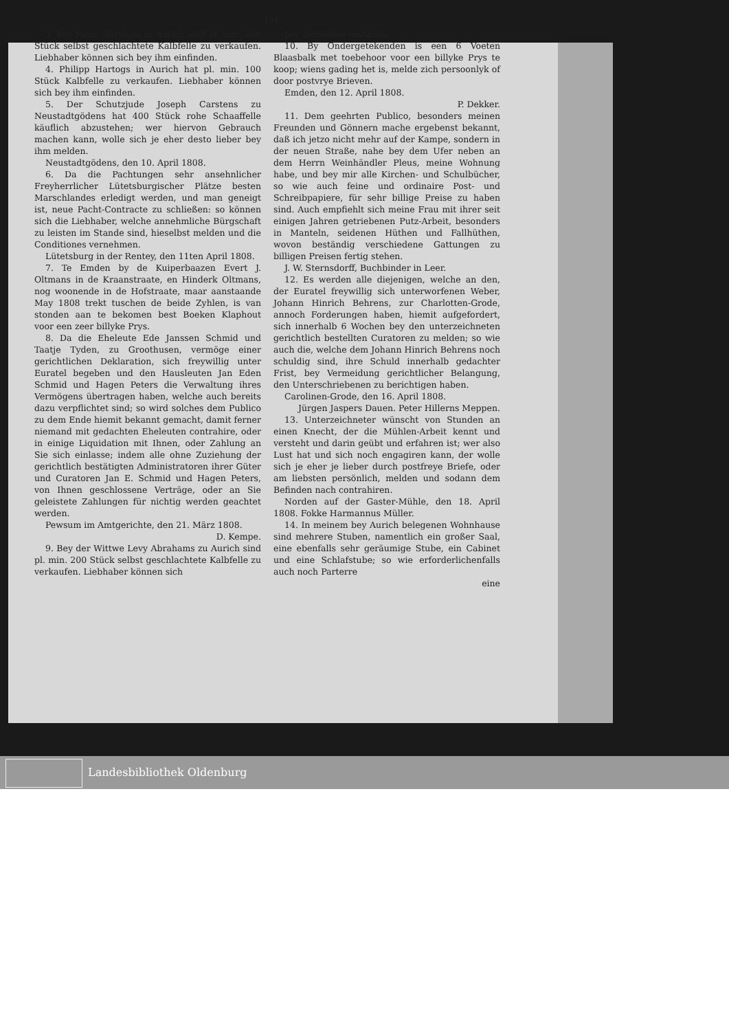491
3. Bey Jonas Abraham in Aurich sind pl. min. 200 Stück selbst geschlachtete Kalbfelle zu verkaufen. Liebhaber können sich bey ihm einfinden.
4. Philipp Hartogs in Aurich hat pl. min. 100 Stück Kalbfelle zu verkaufen. Liebhaber können sich bey ihm einfinden.
5. Der Schutzjude Joseph Carstens zu Neustadtgödens hat 400 Stück rohe Schaaffelle käuflich abzustehen; wer hiervon Gebrauch machen kann, wolle sich je eher desto lieber bey ihm melden.
Neustadtgödens, den 10. April 1808.
6. Da die Pachtungen sehr ansehnlicher Freyherrlicher Lütetsburgischer Plätze besten Marschlandes erledigt werden, und man geneigt ist, neue Pacht-Contracte zu schließen: so können sich die Liebhaber, welche annehmliche Bürgschaft zu leisten im Stande sind, hieselbst melden und die Conditiones vernehmen.
Lütetsburg in der Rentey, den 11ten April 1808.
7. Te Emden by de Kuiperbaazen Evert J. Oltmans in de Kraanstraate, en Hinderk Oltmans, nog woonende in de Hofstraate, maar aanstaande May 1808 trekt tuschen de beide Zyhlen, is van stonden aan te bekomen best Boeken Klaphout voor een zeer billyke Prys.
8. Da die Eheleute Ede Janssen Schmid und Taatje Tyden, zu Groothusen, vermöge einer gerichtlichen Deklaration, sich freywillig unter Euratel begeben und den Hausleuten Jan Eden Schmid und Hagen Peters die Verwaltung ihres Vermögens übertragen haben, welche auch bereits dazu verpflichtet sind; so wird solches dem Publico zu dem Ende hiemit bekannt gemacht, damit ferner niemand mit gedachten Eheleuten contrahire, oder in einige Liquidation mit Ihnen, oder Zahlung an Sie sich einlasse; indem alle ohne Zuziehung der gerichtlich bestätigten Administratoren ihrer Güter und Curatoren Jan E. Schmid und Hagen Peters, von Ihnen geschlossene Verträge, oder an Sie geleistete Zahlungen für nichtig werden geachtet werden.
Pewsum im Amtgerichte, den 21. März 1808.
D. Kempe.
9. Bey der Wittwe Levy Abrahams zu Aurich sind pl. min. 200 Stück selbst geschlachtete Kalbfelle zu verkaufen. Liebhaber können sich
bey derselben einfinden.
10. By Ondergetekenden is een 6 Voeten Blaasbalk met toebehoor voor een billyke Prys te koop; wiens gading het is, melde zich persoonlyk of door postvrye Brieven.
Emden, den 12. April 1808.
P. Dekker.
11. Dem geehrten Publico, besonders meinen Freunden und Gönnern mache ergebenst bekannt, daß ich jetzo nicht mehr auf der Kampe, sondern in der neuen Straße, nahe bey dem Ufer neben an dem Herrn Weinhändler Pleus, meine Wohnung habe, und bey mir alle Kirchen- und Schulbücher, so wie auch feine und ordinaire Post- und Schreibpapiere, für sehr billige Preise zu haben sind. Auch empfiehlt sich meine Frau mit ihrer seit einigen Jahren getriebenen Putz-Arbeit, besonders in Manteln, seidenen Hüthen und Fallhüthen, wovon beständig verschiedene Gattungen zu billigen Preisen fertig stehen.
J. W. Sternsdorff, Buchbinder in Leer.
12. Es werden alle diejenigen, welche an den, der Euratel freywillig sich unterworfenen Weber, Johann Hinrich Behrens, zur Charlotten-Grode, annoch Forderungen haben, hiemit aufgefordert, sich innerhalb 6 Wochen bey den unterzeichneten gerichtlich bestellten Curatoren zu melden; so wie auch die, welche dem Johann Hinrich Behrens noch schuldig sind, ihre Schuld innerhalb gedachter Frist, bey Vermeidung gerichtlicher Belangung, den Unterschriebenen zu berichtigen haben.
Carolinen-Grode, den 16. April 1808.
Jürgen Jaspers Dauen. Peter Hillerns Meppen.
13. Unterzeichneter wünscht von Stunden an einen Knecht, der die Mühlen-Arbeit kennt und versteht und darin geübt und erfahren ist; wer also Lust hat und sich noch engagiren kann, der wolle sich je eher je lieber durch postfreye Briefe, oder am liebsten persönlich, melden und sodann dem Befinden nach contrahiren.
Norden auf der Gaster-Mühle, den 18. April 1808. Fokke Harmannus Müller.
14. In meinem bey Aurich belegenen Wohnhause sind mehrere Stuben, namentlich ein großer Saal, eine ebenfalls sehr geräumige Stube, ein Cabinet und eine Schlafstube; so wie erforderlichenfalls auch noch Parterre
eine
Landesbibliothek Oldenburg